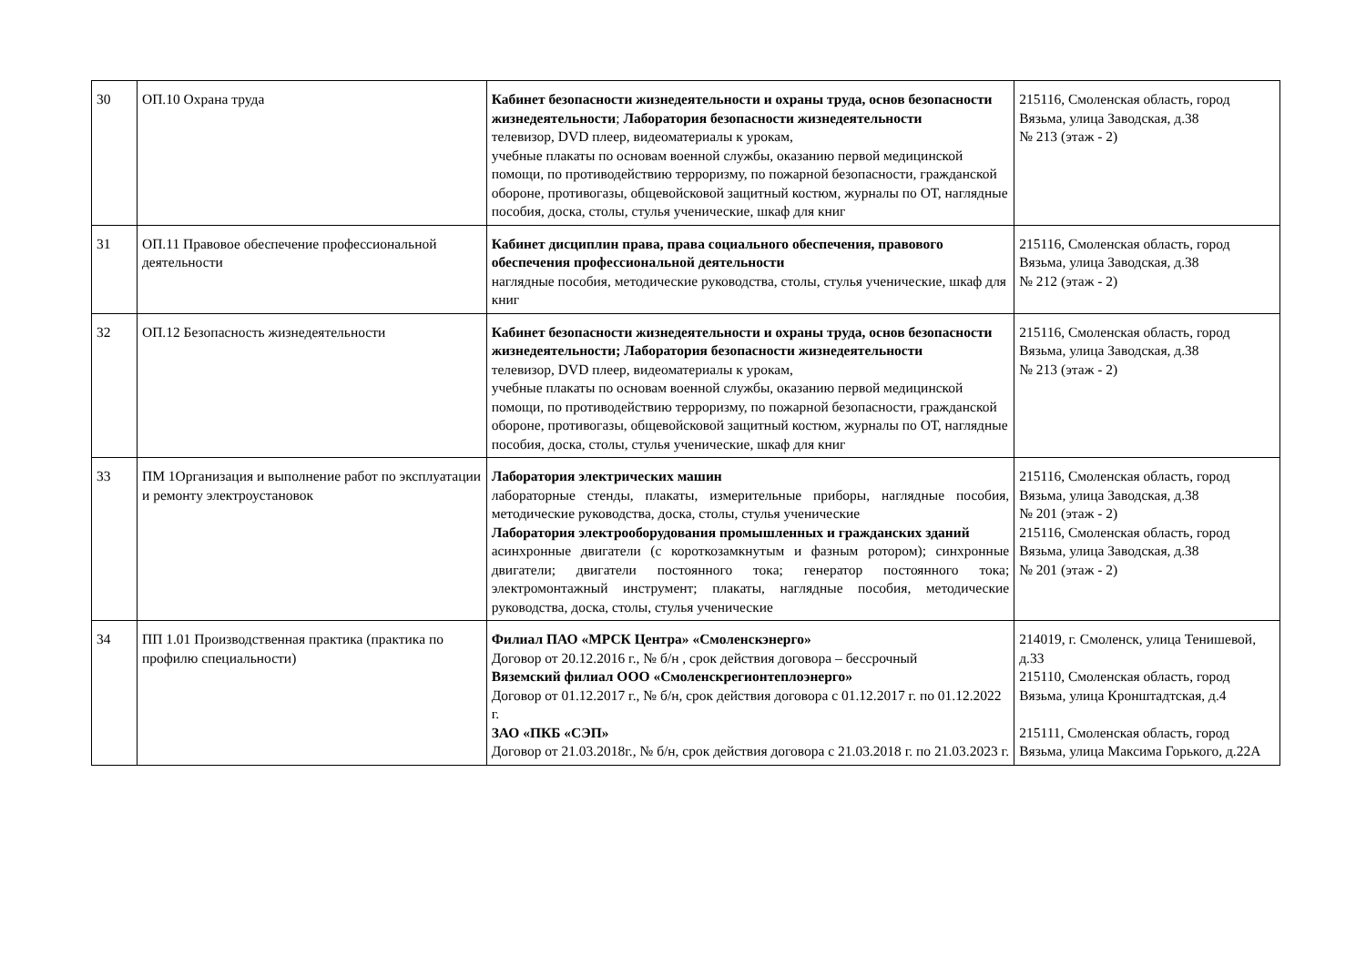| 30 | ОП.10 Охрана труда | Кабинет безопасности жизнедеятельности и охраны труда, основ безопасности жизнедеятельности ; Лаборатория безопасности жизнедеятельности телевизор, DVD плеер, видеоматериалы к урокам, учебные плакаты по основам военной службы, оказанию первой медицинской помощи, по противодействию терроризму, по пожарной безопасности, гражданской обороне, противогазы, общевойсковой защитный костюм, журналы по ОТ, наглядные пособия, доска, столы, стулья ученические, шкаф для книг | 215116, Смоленская область, город Вязьма, улица Заводская, д.38 № 213 (этаж - 2) |
| 31 | ОП.11 Правовое обеспечение профессиональной деятельности | Кабинет дисциплин права, права социального обеспечения, правового обеспечения профессиональной деятельности наглядные пособия, методические руководства, столы, стулья ученические, шкаф для книг | 215116, Смоленская область, город Вязьма, улица Заводская, д.38 № 212 (этаж - 2) |
| 32 | ОП.12 Безопасность жизнедеятельности | Кабинет безопасности жизнедеятельности и охраны труда, основ безопасности жизнедеятельности; Лаборатория безопасности жизнедеятельности телевизор, DVD плеер, видеоматериалы к урокам, учебные плакаты по основам военной службы, оказанию первой медицинской помощи, по противодействию терроризму, по пожарной безопасности, гражданской обороне, противогазы, общевойсковой защитный костюм, журналы по ОТ, наглядные пособия, доска, столы, стулья ученические, шкаф для книг | 215116, Смоленская область, город Вязьма, улица Заводская, д.38 № 213 (этаж - 2) |
| 33 | ПМ 1Организация и выполнение работ по эксплуатации и ремонту электроустановок | Лаборатория электрических машин лабораторные стенды, плакаты, измерительные приборы, наглядные пособия, методические руководства, доска, столы, стулья ученические Лаборатория электрооборудования промышленных и гражданских зданий асинхронные двигатели (с короткозамкнутым и фазным ротором); синхронные двигатели; двигатели постоянного тока; генератор постоянного тока; электромонтажный инструмент; плакаты, наглядные пособия, методические руководства, доска, столы, стулья ученические | 215116, Смоленская область, город Вязьма, улица Заводская, д.38 № 201 (этаж - 2) 215116, Смоленская область, город Вязьма, улица Заводская, д.38 № 201 (этаж - 2) |
| 34 | ПП 1.01 Производственная практика (практика по профилю специальности) | Филиал ПАО «МРСК Центра» «Смоленскэнерго» Договор от 20.12.2016 г., № б/н , срок действия договора – бессрочный Вяземский филиал ООО «Смоленскрегионтеплоэнерго» Договор от 01.12.2017 г., № б/н, срок действия договора с 01.12.2017 г. по 01.12.2022 г. ЗАО «ПКБ «СЭП» Договор от 21.03.2018г., № б/н, срок действия договора с 21.03.2018 г. по 21.03.2023 г. | 214019, г. Смоленск, улица Тенишевой, д.33 215110, Смоленская область, город Вязьма, улица Кронштадтская, д.4 215111, Смоленская область, город Вязьма, улица Максима Горького, д.22А |